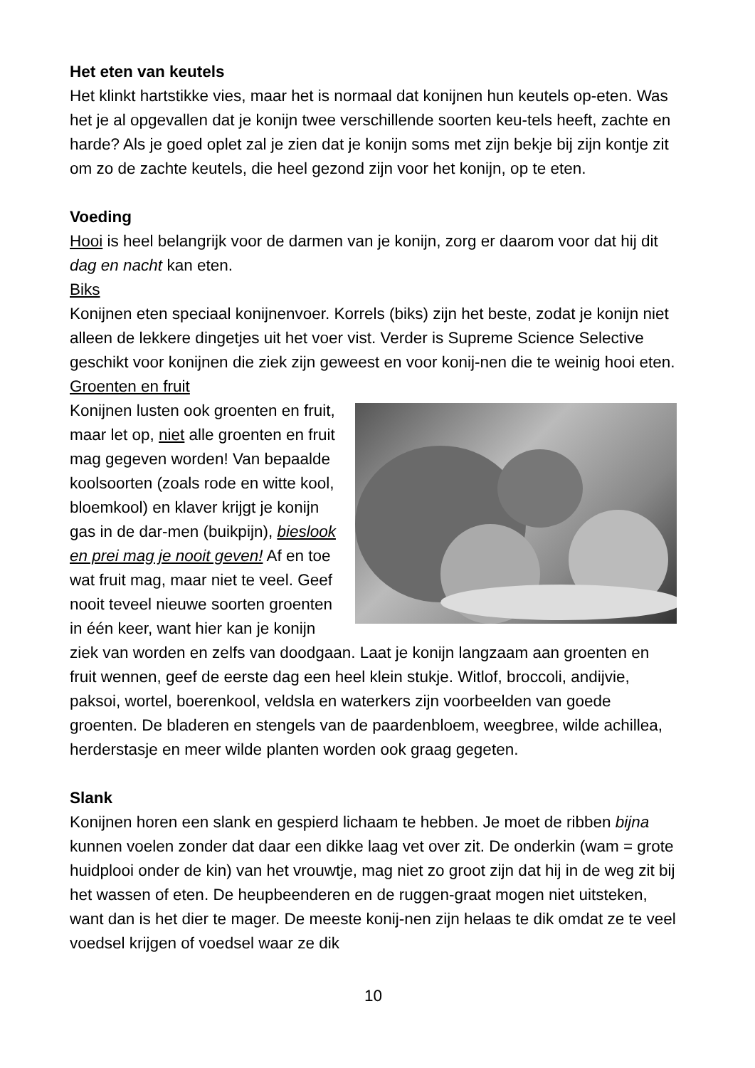Het eten van keutels
Het klinkt hartstikke vies, maar het is normaal dat konijnen hun keutels op-eten. Was het je al opgevallen dat je konijn twee verschillende soorten keu-tels heeft, zachte en harde? Als je goed oplet zal je zien dat je konijn soms met zijn bekje bij zijn kontje zit om zo de zachte keutels, die heel gezond zijn voor het konijn, op te eten.
Voeding
Hooi is heel belangrijk voor de darmen van je konijn, zorg er daarom voor dat hij dit dag en nacht kan eten.
Biks
Konijnen eten speciaal konijnenvoer. Korrels (biks) zijn het beste, zodat je konijn niet alleen de lekkere dingetjes uit het voer vist. Verder is Supreme Science Selective geschikt voor konijnen die ziek zijn geweest en voor konij-nen die te weinig hooi eten.
Groenten en fruit
Konijnen lusten ook groenten en fruit, maar let op, niet alle groenten en fruit mag gegeven worden! Van bepaalde koolsoorten (zoals rode en witte kool, bloemkool) en klaver krijgt je konijn gas in de dar-men (buikpijn), bieslook en prei mag je nooit geven! Af en toe wat fruit mag, maar niet te veel. Geef nooit teveel nieuwe soorten groenten in één keer, want hier kan je konijn ziek van worden en zelfs van doodgaan. Laat je konijn langzaam aan groenten en fruit wennen, geef de eerste dag een heel klein stukje. Witlof, broccoli, andijvie, paksoi, wortel, boerenkool, veldsla en waterkers zijn voorbeelden van goede groenten. De bladeren en stengels van de paardenbloem, weegbree, wilde achillea, herderstasje en meer wilde planten worden ook graag gegeten.
Slank
Konijnen horen een slank en gespierd lichaam te hebben. Je moet de ribben bijna kunnen voelen zonder dat daar een dikke laag vet over zit. De onderkin (wam = grote huidplooi onder de kin) van het vrouwtje, mag niet zo groot zijn dat hij in de weg zit bij het wassen of eten. De heupbeenderen en de ruggen-graat mogen niet uitsteken, want dan is het dier te mager. De meeste konij-nen zijn helaas te dik omdat ze te veel voedsel krijgen of voedsel waar ze dik
10